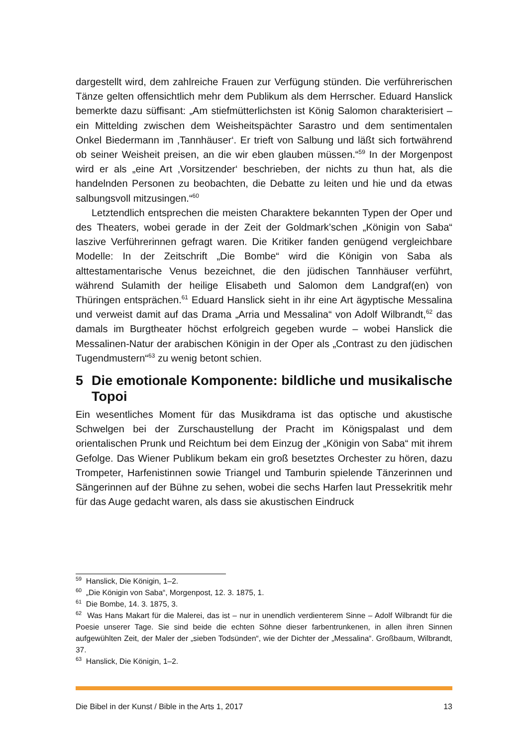dargestellt wird, dem zahlreiche Frauen zur Verfügung stünden. Die verführerischen Tänze gelten offensichtlich mehr dem Publikum als dem Herrscher. Eduard Hanslick bemerkte dazu süffisant: „Am stiefmütterlichsten ist König Salomon charakterisiert – ein Mittelding zwischen dem Weisheitspächter Sarastro und dem sentimentalen Onkel Biedermann im ‚Tannhäuser‘. Er trieft von Salbung und läßt sich fortwährend ob seiner Weisheit preisen, an die wir eben glauben müssen.“<sup>59</sup> In der Morgenpost wird er als „eine Art ‚Vorsitzender‘ beschrieben, der nichts zu thun hat, als die handelnden Personen zu beobachten, die Debatte zu leiten und hie und da etwas salbungsvoll mitzusingen.“<sup>60</sup>
Letztendlich entsprechen die meisten Charaktere bekannten Typen der Oper und des Theaters, wobei gerade in der Zeit der Goldmark’schen „Königin von Saba“ laszive Verführerinnen gefragt waren. Die Kritiker fanden genügend vergleichbare Modelle: In der Zeitschrift „Die Bombe“ wird die Königin von Saba als alttestamentarische Venus bezeichnet, die den jüdischen Tannhäuser verführt, während Sulamith der heilige Elisabeth und Salomon dem Landgraf(en) von Thüringen entsprächen.<sup>61</sup> Eduard Hanslick sieht in ihr eine Art ägyptische Messalina und verweist damit auf das Drama „Arria und Messalina“ von Adolf Wilbrandt,<sup>62</sup> das damals im Burgtheater höchst erfolgreich gegeben wurde – wobei Hanslick die Messalinen-Natur der arabischen Königin in der Oper als „Contrast zu den jüdischen Tugendmustern“<sup>63</sup> zu wenig betont schien.
5 Die emotionale Komponente: bildliche und musikalische Topoi
Ein wesentliches Moment für das Musikdrama ist das optische und akustische Schwelgen bei der Zurschaustellung der Pracht im Königspalast und dem orientalischen Prunk und Reichtum bei dem Einzug der „Königin von Saba“ mit ihrem Gefolge. Das Wiener Publikum bekam ein groß besetztes Orchester zu hören, dazu Trompeter, Harfenistinnen sowie Triangel und Tamburin spielende Tänzerinnen und Sängerinnen auf der Bühne zu sehen, wobei die sechs Harfen laut Pressekritik mehr für das Auge gedacht waren, als dass sie akustischen Eindruck
<sup>59</sup> Hanslick, Die Königin, 1–2.
<sup>60</sup> „Die Königin von Saba“, Morgenpost, 12. 3. 1875, 1.
<sup>61</sup> Die Bombe, 14. 3. 1875, 3.
<sup>62</sup> Was Hans Makart für die Malerei, das ist – nur in unendlich verdienterem Sinne – Adolf Wilbrandt für die Poesie unserer Tage. Sie sind beide die echten Söhne dieser farbentrunkenen, in allen ihren Sinnen aufgewühlten Zeit, der Maler der „sieben Todsünden“, wie der Dichter der „Messalina“. Großbaum, Wilbrandt, 37.
<sup>63</sup> Hanslick, Die Königin, 1–2.
Die Bibel in der Kunst / Bible in the Arts 1, 2017 13